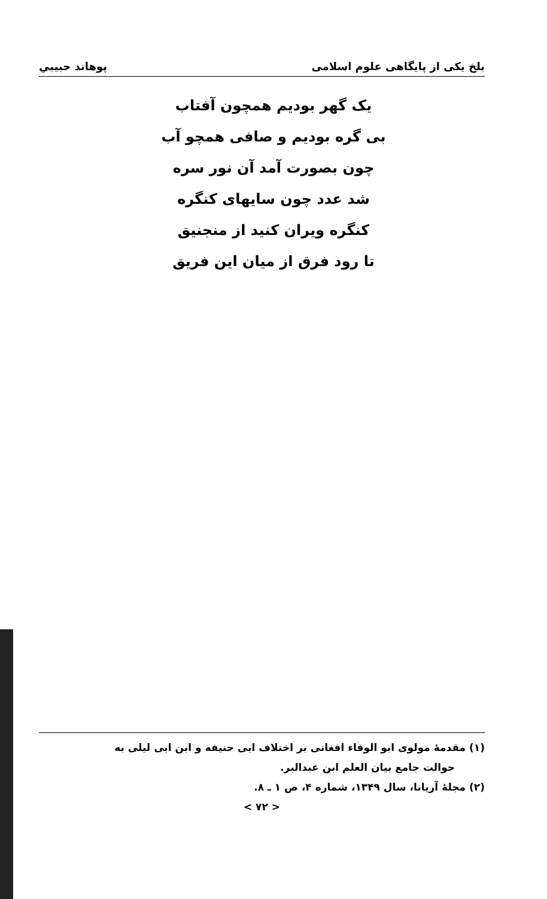بلخ یکی از پایگاهی علوم اسلامی پوهاند حبیبي
یک گهر بودیم همچون آفتاب
بی گره بودیم و صافی همچو آب
چون بصورت آمد آن نور سره
شد عدد چون سایهای کنگره
کنگره ویران کنید از منجنیق
تا رود فرق از میان این فریق
(۱) مقدمهٔ مولوی ابو الوفاء افغانی بر اختلاف ابی حنیفه و ابن ابی لیلی به
حوالت جامع بیان العلم ابن عبدالبر.
(۲) مجلهٔ آریانا، سال ۱۳۴۹، شماره ۴، ص ۱ ـ ۸.
< ۷۲ >